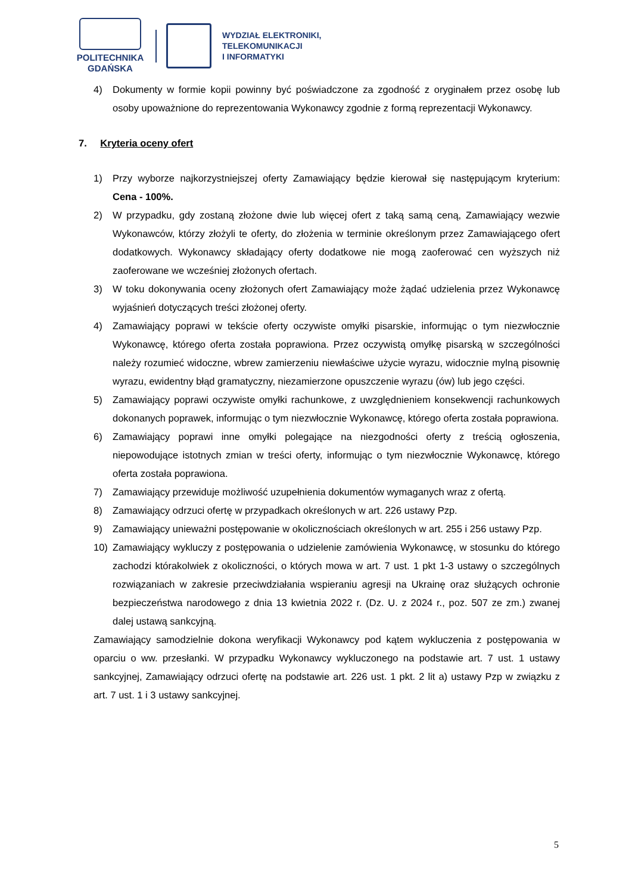POLITECHNIKA
GDAŃSKA
WYDZIAŁ ELEKTRONIKI,
TELEKOMUNIKACJI
I INFORMATYKI
4) Dokumenty w formie kopii powinny być poświadczone za zgodność z oryginałem przez osobę lub osoby upoważnione do reprezentowania Wykonawcy zgodnie z formą reprezentacji Wykonawcy.
7. Kryteria oceny ofert
1) Przy wyborze najkorzystniejszej oferty Zamawiający będzie kierował się następującym kryterium: Cena - 100%.
2) W przypadku, gdy zostaną złożone dwie lub więcej ofert z taką samą ceną, Zamawiający wezwie Wykonawców, którzy złożyli te oferty, do złożenia w terminie określonym przez Zamawiającego ofert dodatkowych. Wykonawcy składający oferty dodatkowe nie mogą zaoferować cen wyższych niż zaoferowane we wcześniej złożonych ofertach.
3) W toku dokonywania oceny złożonych ofert Zamawiający może żądać udzielenia przez Wykonawcę wyjaśnień dotyczących treści złożonej oferty.
4) Zamawiający poprawi w tekście oferty oczywiste omyłki pisarskie, informując o tym niezwłocznie Wykonawcę, którego oferta została poprawiona. Przez oczywistą omyłkę pisarską w szczególności należy rozumieć widoczne, wbrew zamierzeniu niewłaściwe użycie wyrazu, widocznie mylną pisownię wyrazu, ewidentny błąd gramatyczny, niezamierzone opuszczenie wyrazu (ów) lub jego części.
5) Zamawiający poprawi oczywiste omyłki rachunkowe, z uwzględnieniem konsekwencji rachunkowych dokonanych poprawek, informując o tym niezwłocznie Wykonawcę, którego oferta została poprawiona.
6) Zamawiający poprawi inne omyłki polegające na niezgodności oferty z treścią ogłoszenia, niepowodujące istotnych zmian w treści oferty, informując o tym niezwłocznie Wykonawcę, którego oferta została poprawiona.
7) Zamawiający przewiduje możliwość uzupełnienia dokumentów wymaganych wraz z ofertą.
8) Zamawiający odrzuci ofertę w przypadkach określonych w art. 226 ustawy Pzp.
9) Zamawiający unieważni postępowanie w okolicznościach określonych w art. 255 i 256 ustawy Pzp.
10) Zamawiający wykluczy z postępowania o udzielenie zamówienia Wykonawcę, w stosunku do którego zachodzi którakolwiek z okoliczności, o których mowa w art. 7 ust. 1 pkt 1-3 ustawy o szczególnych rozwiązaniach w zakresie przeciwdziałania wspieraniu agresji na Ukrainę oraz służących ochronie bezpieczeństwa narodowego z dnia 13 kwietnia 2022 r. (Dz. U. z 2024 r., poz. 507 ze zm.) zwanej dalej ustawą sankcyjną.
Zamawiający samodzielnie dokona weryfikacji Wykonawcy pod kątem wykluczenia z postępowania w oparciu o ww. przesłanki. W przypadku Wykonawcy wykluczonego na podstawie art. 7 ust. 1 ustawy sankcyjnej, Zamawiający odrzuci ofertę na podstawie art. 226 ust. 1 pkt. 2 lit a) ustawy Pzp w związku z art. 7 ust. 1 i 3 ustawy sankcyjnej.
5